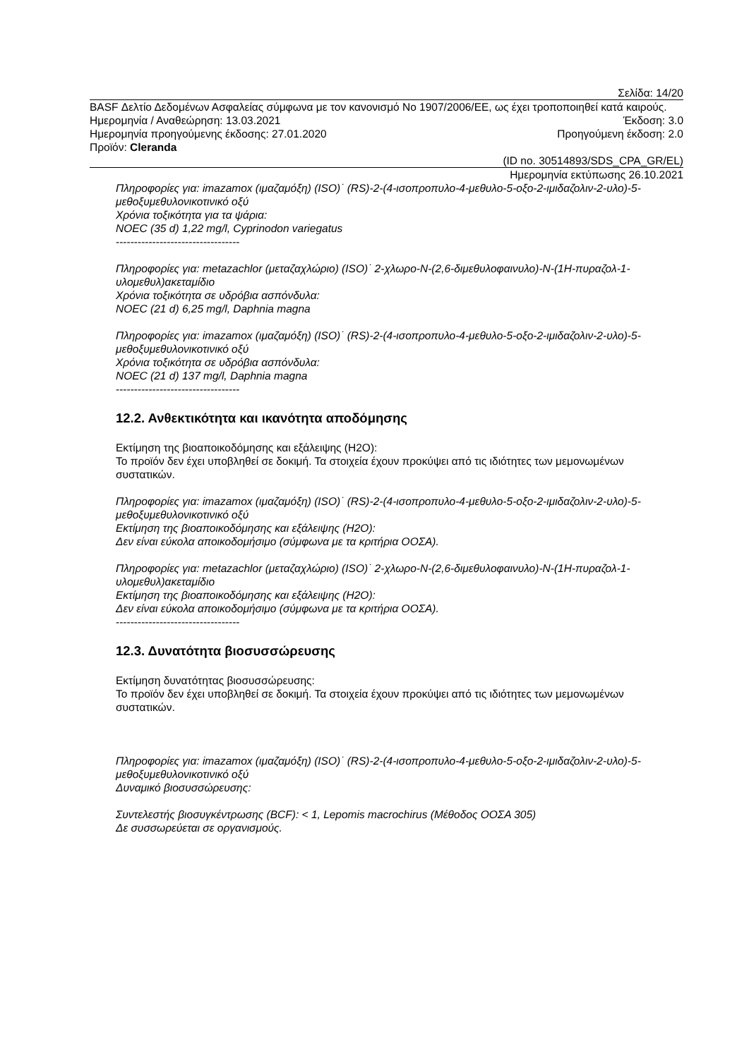Σελίδα: 14/20
BASF Δελτίο Δεδομένων Ασφαλείας σύμφωνα με τον κανονισμό Νο 1907/2006/ΕΕ, ως έχει τροποποιηθεί κατά καιρούς.
Ημερομηνία / Αναθεώρηση: 13.03.2021 Έκδοση: 3.0
Ημερομηνία προηγούμενης έκδοσης: 27.01.2020 Προηγούμενη έκδοση: 2.0
Προϊόν: Cleranda
(ID no. 30514893/SDS_CPA_GR/EL)
Ημερομηνία εκτύπωσης 26.10.2021
Πληροφορίες για: imazamox (ιμαζαμόξη) (ISO)˙ (RS)-2-(4-ισοπροπυλο-4-μεθυλο-5-οξο-2-ιμιδαζολιν-2-υλο)-5-μεθοξυμεθυλονικοτινικό οξύ
Χρόνια τοξικότητα για τα ψάρια:
NOEC (35 d) 1,22 mg/l, Cyprinodon variegatus
----------------------------------
Πληροφορίες για: metazachlor (μεταζαχλώριο) (ISO)˙ 2-χλωρο-N-(2,6-διμεθυλοφαινυλο)-N-(1H-πυραζολ-1-υλομεθυλ)ακεταμίδιο
Χρόνια τοξικότητα σε υδρόβια ασπόνδυλα:
NOEC (21 d) 6,25 mg/l, Daphnia magna
Πληροφορίες για: imazamox (ιμαζαμόξη) (ISO)˙ (RS)-2-(4-ισοπροπυλο-4-μεθυλο-5-οξο-2-ιμιδαζολιν-2-υλο)-5-μεθοξυμεθυλονικοτινικό οξύ
Χρόνια τοξικότητα σε υδρόβια ασπόνδυλα:
NOEC (21 d) 137 mg/l, Daphnia magna
----------------------------------
12.2. Ανθεκτικότητα και ικανότητα αποδόμησης
Εκτίμηση της βιοαποικοδόμησης και εξάλειψης (H2O):
Το προϊόν δεν έχει υποβληθεί σε δοκιμή. Τα στοιχεία έχουν προκύψει από τις ιδιότητες των μεμονωμένων συστατικών.
Πληροφορίες για: imazamox (ιμαζαμόξη) (ISO)˙ (RS)-2-(4-ισοπροπυλο-4-μεθυλο-5-οξο-2-ιμιδαζολιν-2-υλο)-5-μεθοξυμεθυλονικοτινικό οξύ
Εκτίμηση της βιοαποικοδόμησης και εξάλειψης (H2O):
Δεν είναι εύκολα αποικοδομήσιμο (σύμφωνα με τα κριτήρια ΟΟΣΑ).
Πληροφορίες για: metazachlor (μεταζαχλώριο) (ISO)˙ 2-χλωρο-N-(2,6-διμεθυλοφαινυλο)-N-(1H-πυραζολ-1-υλομεθυλ)ακεταμίδιο
Εκτίμηση της βιοαποικοδόμησης και εξάλειψης (H2O):
Δεν είναι εύκολα αποικοδομήσιμο (σύμφωνα με τα κριτήρια ΟΟΣΑ).
----------------------------------
12.3. Δυνατότητα βιοσυσσώρευσης
Εκτίμηση δυνατότητας βιοσυσσώρευσης:
Το προϊόν δεν έχει υποβληθεί σε δοκιμή. Τα στοιχεία έχουν προκύψει από τις ιδιότητες των μεμονωμένων συστατικών.
Πληροφορίες για: imazamox (ιμαζαμόξη) (ISO)˙ (RS)-2-(4-ισοπροπυλο-4-μεθυλο-5-οξο-2-ιμιδαζολιν-2-υλο)-5-μεθοξυμεθυλονικοτινικό οξύ
Δυναμικό βιοσυσσώρευσης:
Συντελεστής βιοσυγκέντρωσης (BCF): < 1, Lepomis macrochirus (Μέθοδος ΟΟΣΑ 305)
Δε συσσωρεύεται σε οργανισμούς.